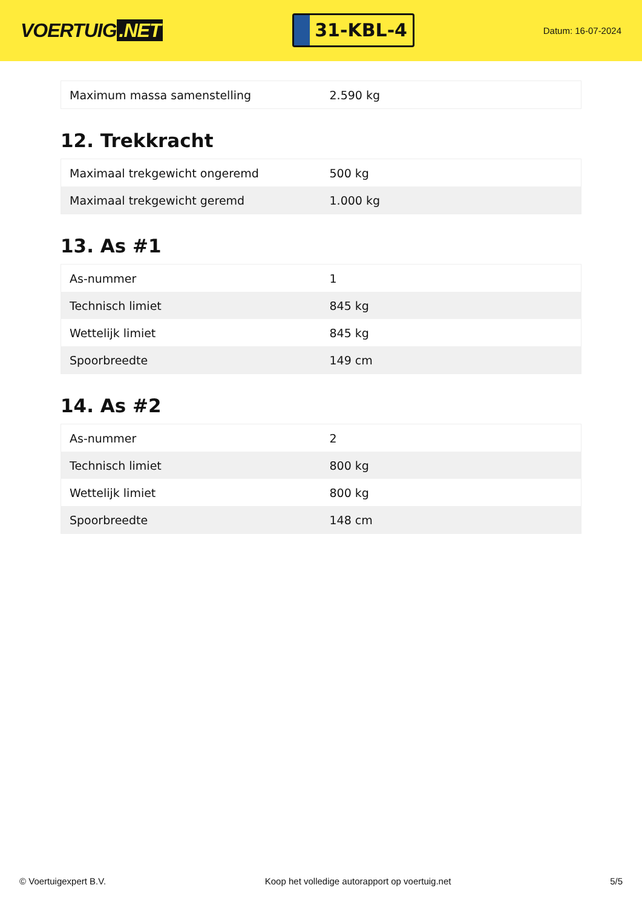VOERTUIG.NET
31-KBL-4
Datum: 16-07-2024
| Maximum massa samenstelling | 2.590 kg |
12. Trekkracht
| Maximaal trekgewicht ongeremd | 500 kg |
| Maximaal trekgewicht geremd | 1.000 kg |
13. As #1
| As-nummer | 1 |
| Technisch limiet | 845 kg |
| Wettelijk limiet | 845 kg |
| Spoorbreedte | 149 cm |
14. As #2
| As-nummer | 2 |
| Technisch limiet | 800 kg |
| Wettelijk limiet | 800 kg |
| Spoorbreedte | 148 cm |
© Voertuigexpert B.V. Koop het volledige autorapport op voertuig.net 5/5